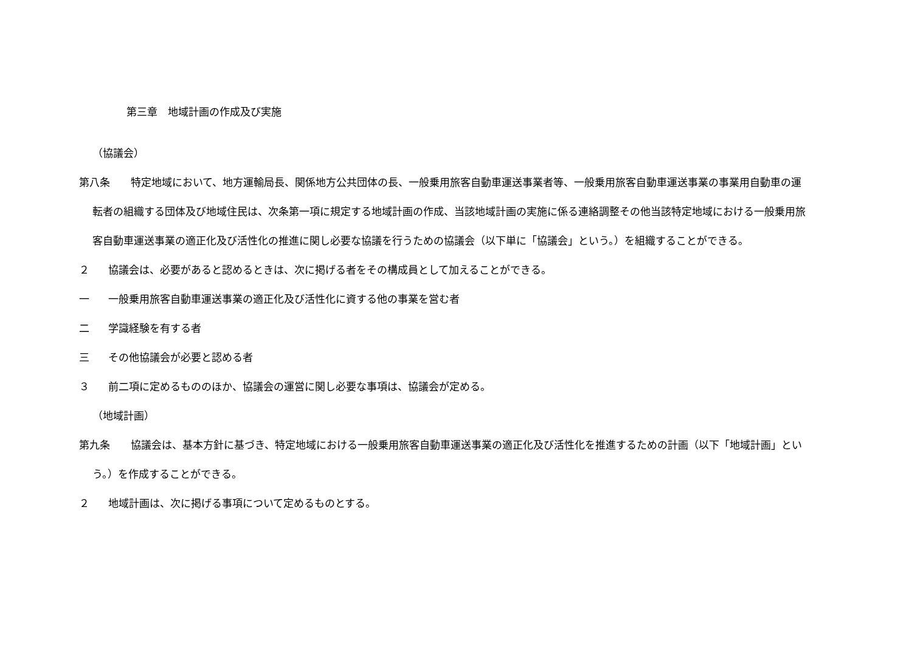第三章　地域計画の作成及び実施
（協議会）
第八条　　特定地域において、地方運輸局長、関係地方公共団体の長、一般乗用旅客自動車運送事業者等、一般乗用旅客自動車運送事業の事業用自動車の運転者の組織する団体及び地域住民は、次条第一項に規定する地域計画の作成、当該地域計画の実施に係る連絡調整その他当該特定地域における一般乗用旅客自動車運送事業の適正化及び活性化の推進に関し必要な協議を行うための協議会（以下単に「協議会」という。）を組織することができる。
２ 協議会は、必要があると認めるときは、次に掲げる者をその構成員として加えることができる。
一 一般乗用旅客自動車運送事業の適正化及び活性化に資する他の事業を営む者
二 学識経験を有する者
三 その他協議会が必要と認める者
３ 前二項に定めるもののほか、協議会の運営に関し必要な事項は、協議会が定める。
（地域計画）
第九条　　協議会は、基本方針に基づき、特定地域における一般乗用旅客自動車運送事業の適正化及び活性化を推進するための計画（以下「地域計画」という。）を作成することができる。
２ 地域計画は、次に掲げる事項について定めるものとする。